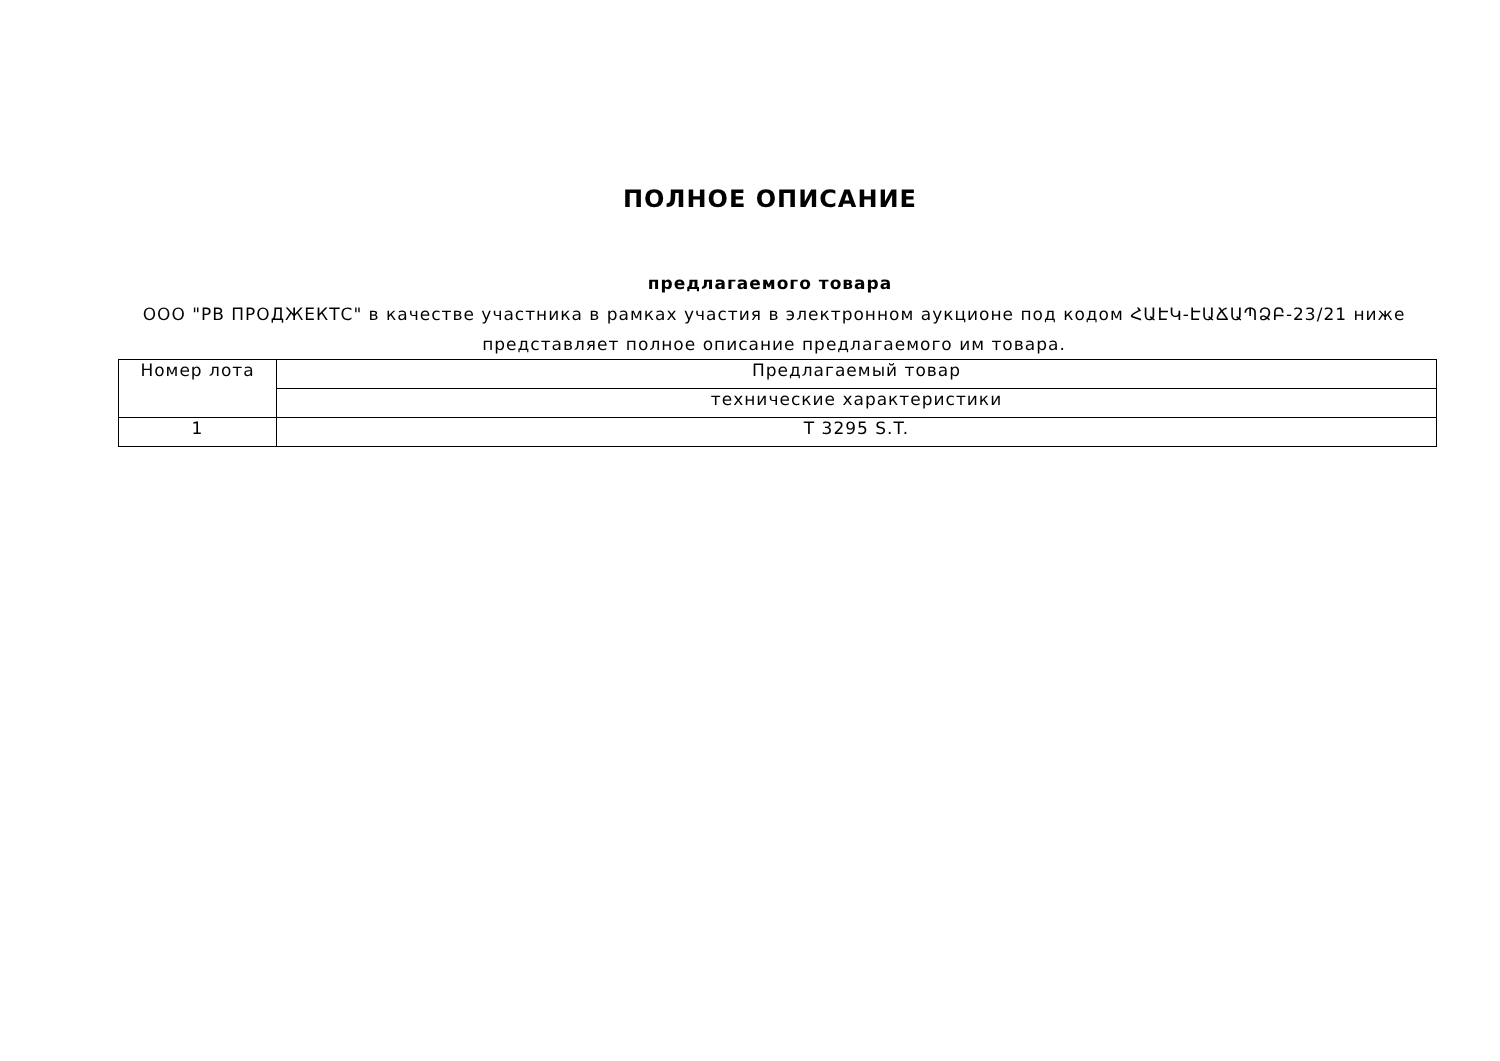ПОЛНОЕ ОПИСАНИЕ
предлагаемого товара
ООО "РВ ПРОДЖЕКТС" в качестве участника в рамках участия в электронном аукционе под кодом ՀԱԷԿ-ԷԱՃԱՊՁԲ-23/21 ниже представляет полное описание предлагаемого им товара.
| Номер лота | Предлагаемый товар |
| --- | --- |
| | технические характеристики |
| 1 | T 3295 S.T. |